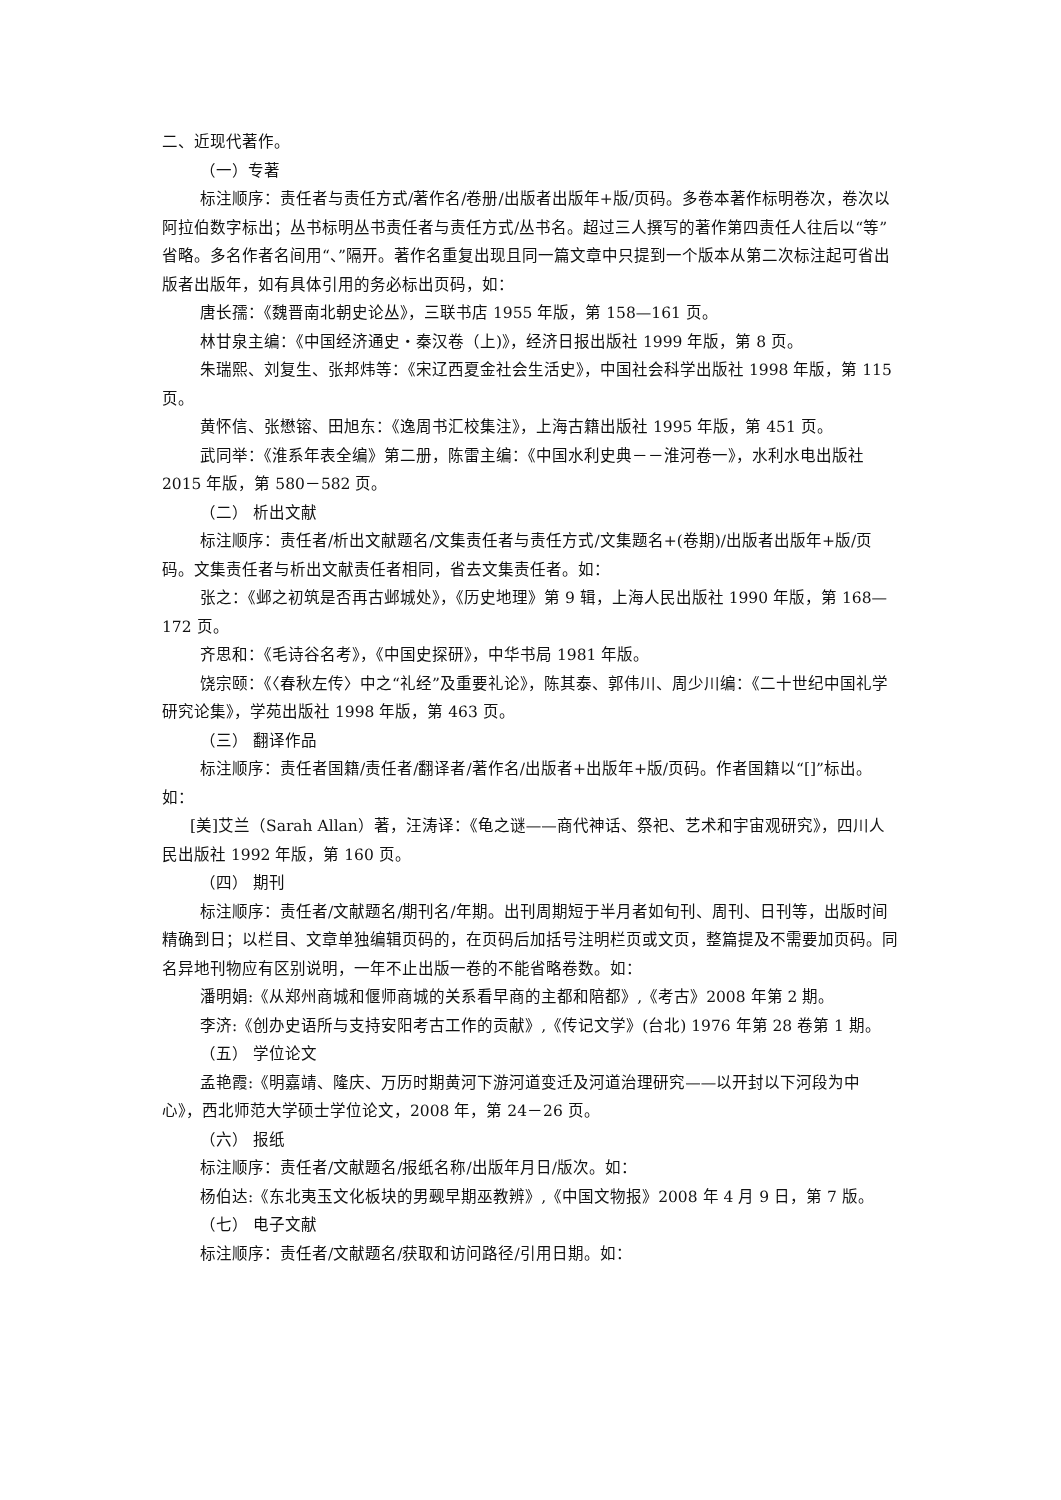二、近现代著作。
（一）专著
标注顺序：责任者与责任方式/著作名/卷册/出版者出版年+版/页码。多卷本著作标明卷次，卷次以阿拉伯数字标出；丛书标明丛书责任者与责任方式/丛书名。超过三人撰写的著作第四责任人往后以“等”省略。多名作者名间用“、”隔开。著作名重复出现且同一篇文章中只提到一个版本从第二次标注起可省出版者出版年，如有具体引用的务必标出页码，如：
唐长孺：《魏晋南北朝史论丛》，三联书店 1955 年版，第 158—161 页。
林甘泉主编：《中国经济通史・秦汉卷（上)》，经济日报出版社 1999 年版，第 8 页。
朱瑞熙、刘复生、张邦炜等：《宋辽西夏金社会生活史》，中国社会科学出版社 1998 年版，第 115 页。
黄怀信、张懋镕、田旭东：《逸周书汇校集注》，上海古籍出版社 1995 年版，第 451 页。
武同举：《淮系年表全编》第二册，陈雷主编：《中国水利史典－－淮河卷一》，水利水电出版社 2015 年版，第 580－582 页。
（二） 析出文献
标注顺序：责任者/析出文献题名/文集责任者与责任方式/文集题名+(卷期)/出版者出版年+版/页码。文集责任者与析出文献责任者相同，省去文集责任者。如：
张之：《邺之初筑是否再古邺城处》，《历史地理》第 9 辑，上海人民出版社 1990 年版，第 168—172 页。
齐思和：《毛诗谷名考》，《中国史探研》，中华书局 1981 年版。
饶宗颐：《〈春秋左传〉中之“礼经”及重要礼论》，陈其泰、郭伟川、周少川编：《二十世纪中国礼学研究论集》，学苑出版社 1998 年版，第 463 页。
（三） 翻译作品
标注顺序：责任者国籍/责任者/翻译者/著作名/出版者+出版年+版/页码。作者国籍以“[]”标出。如：
[美]艾兰（Sarah Allan）著，汪涛译：《龟之谜——商代神话、祭祀、艺术和宇宙观研究》，四川人民出版社 1992 年版，第 160 页。
（四） 期刊
标注顺序：责任者/文献题名/期刊名/年期。出刊周期短于半月者如旬刊、周刊、日刊等，出版时间精确到日；以栏目、文章单独编辑页码的，在页码后加括号注明栏页或文页，整篇提及不需要加页码。同名异地刊物应有区别说明，一年不止出版一卷的不能省略卷数。如：
潘明娟:《从郑州商城和偃师商城的关系看早商的主都和陪都》,《考古》2008 年第 2 期。
李济:《创办史语所与支持安阳考古工作的贡献》,《传记文学》(台北) 1976 年第 28 卷第 1 期。
（五） 学位论文
孟艳霞:《明嘉靖、隆庆、万历时期黄河下游河道变迁及河道治理研究——以开封以下河段为中心》，西北师范大学硕士学位论文，2008 年，第 24－26 页。
（六） 报纸
标注顺序：责任者/文献题名/报纸名称/出版年月日/版次。如：
杨伯达:《东北夷玉文化板块的男觋早期巫教辨》,《中国文物报》2008 年 4 月 9 日，第 7 版。
（七） 电子文献
标注顺序：责任者/文献题名/获取和访问路径/引用日期。如：